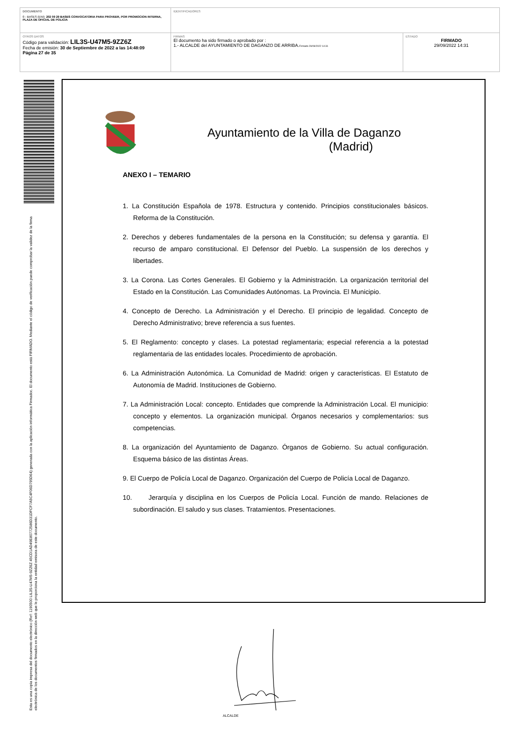| DOCUMENTO 0 - BASES (ENI): 202 09 29 BASES CONVOCATORIA PARA PROVEER, POR PROMOCION INTERNA, PLAZA DE OFICIAL DE POLICIA | IDENTIFICADORES | |
| OTROS DATOS Código para validación: LIL3S-U47M5-9ZZ6Z Fecha de emisión: 30 de Septiembre de 2022 a las 14:48:09 Página 27 de 35 | FIRMAS El documento ha sido firmado o aprobado por : 1.- ALCALDE del AYUNTAMIENTO DE DAGANZO DE ARRIBA. Firmado 29/09/2022 14:31 | ESTADO FIRMADO 29/09/2022 14:31 |
Esta es una copia impresa del documento electrónico (Ref: 1190500 LIL3S-U47M5-9ZZ6Z 45CD1AD49E80772586D31DFCF7A5C4F06D795D64) generada con la aplicación informática Firmadoc. El documento está FIRMADO. Mediante el código de verificación puede comprobar la validez de la firma electrónica de los documentos firmados en la dirección web que le proporciona la entidad emisora de este documento.
Ayuntamiento de la Villa de Daganzo
(Madrid)
ANEXO I – TEMARIO
1. La Constitución Española de 1978. Estructura y contenido. Principios constitucionales básicos. Reforma de la Constitución.
2. Derechos y deberes fundamentales de la persona en la Constitución; su defensa y garantía. El recurso de amparo constitucional. El Defensor del Pueblo. La suspensión de los derechos y libertades.
3. La Corona. Las Cortes Generales. El Gobierno y la Administración. La organización territorial del Estado en la Constitución. Las Comunidades Autónomas. La Provincia. El Municipio.
4. Concepto de Derecho. La Administración y el Derecho. El principio de legalidad. Concepto de Derecho Administrativo; breve referencia a sus fuentes.
5. El Reglamento: concepto y clases. La potestad reglamentaria; especial referencia a la potestad reglamentaria de las entidades locales. Procedimiento de aprobación.
6. La Administración Autonómica. La Comunidad de Madrid: origen y características. El Estatuto de Autonomía de Madrid. Instituciones de Gobierno.
7. La Administración Local: concepto. Entidades que comprende la Administración Local. El municipio: concepto y elementos. La organización municipal. Órganos necesarios y complementarios: sus competencias.
8. La organización del Ayuntamiento de Daganzo. Órganos de Gobierno. Su actual configuración. Esquema básico de las distintas Áreas.
9. El Cuerpo de Policía Local de Daganzo. Organización del Cuerpo de Policía Local de Daganzo.
10. Jerarquía y disciplina en los Cuerpos de Policía Local. Función de mando. Relaciones de subordinación. El saludo y sus clases. Tratamientos. Presentaciones.
ALCALDE